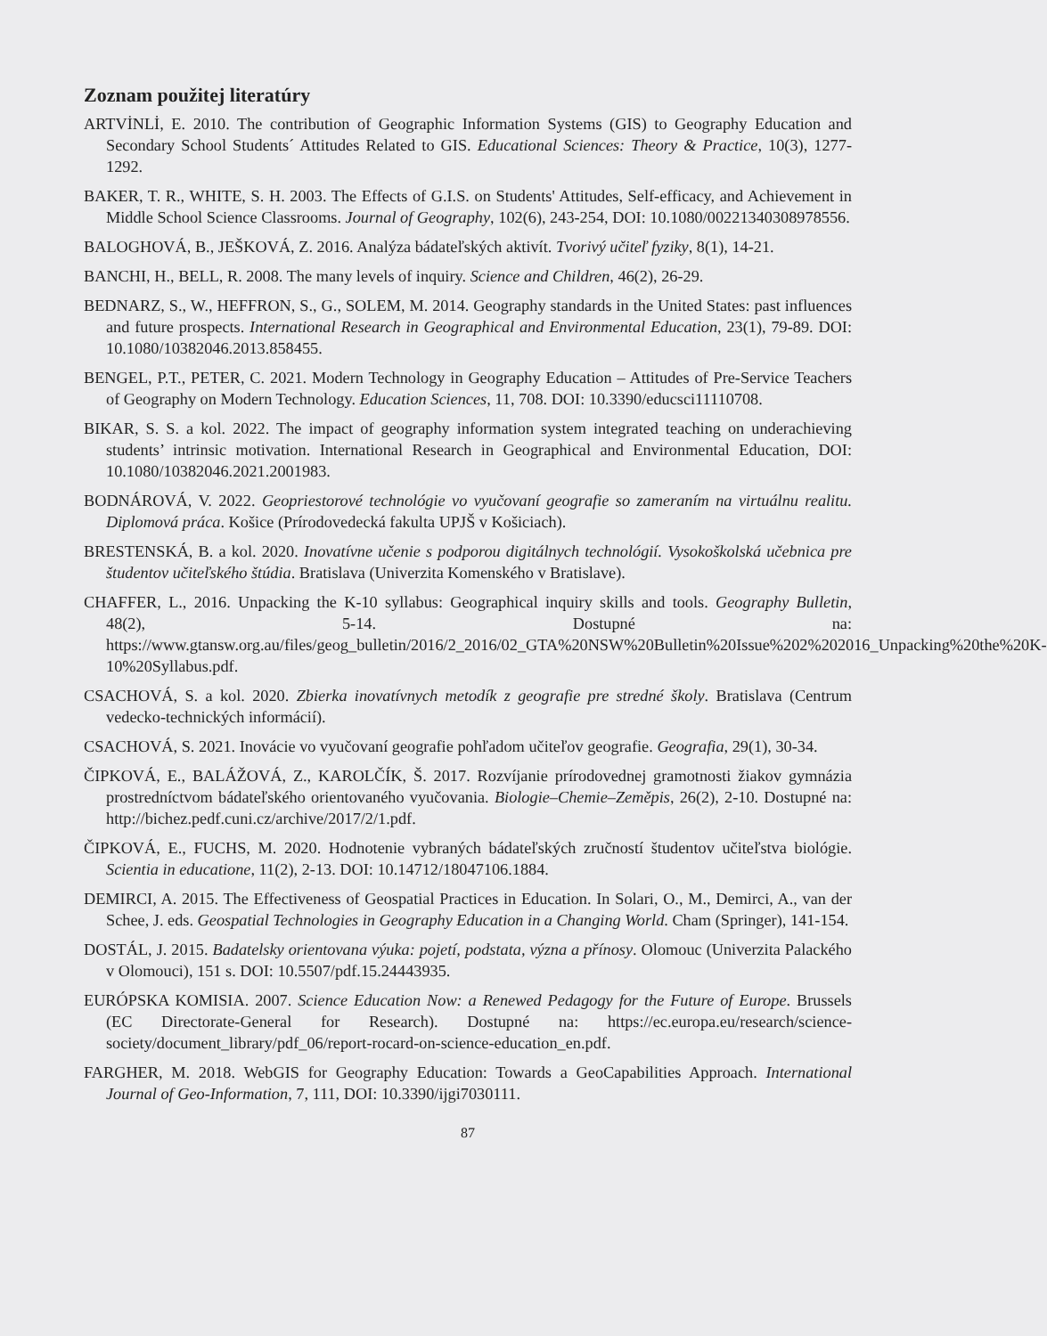Zoznam použitej literatúry
ARTVİNLİ, E. 2010. The contribution of Geographic Information Systems (GIS) to Geography Education and Secondary School Students´ Attitudes Related to GIS. Educational Sciences: Theory & Practice, 10(3), 1277-1292.
BAKER, T. R., WHITE, S. H. 2003. The Effects of G.I.S. on Students' Attitudes, Self-efficacy, and Achievement in Middle School Science Classrooms. Journal of Geography, 102(6), 243-254, DOI: 10.1080/00221340308978556.
BALOGHOVÁ, B., JEŠKOVÁ, Z. 2016. Analýza bádateľských aktivít. Tvorivý učiteľ fyziky, 8(1), 14-21.
BANCHI, H., BELL, R. 2008. The many levels of inquiry. Science and Children, 46(2), 26-29.
BEDNARZ, S., W., HEFFRON, S., G., SOLEM, M. 2014. Geography standards in the United States: past influences and future prospects. International Research in Geographical and Environmental Education, 23(1), 79-89. DOI: 10.1080/10382046.2013.858455.
BENGEL, P.T., PETER, C. 2021. Modern Technology in Geography Education – Attitudes of Pre-Service Teachers of Geography on Modern Technology. Education Sciences, 11, 708. DOI: 10.3390/educsci11110708.
BIKAR, S. S. a kol. 2022. The impact of geography information system integrated teaching on underachieving students’ intrinsic motivation. International Research in Geographical and Environmental Education, DOI: 10.1080/10382046.2021.2001983.
BODNÁROVÁ, V. 2022. Geopriestorové technológie vo vyučovaní geografie so zameraním na virtuálnu realitu. Diplomová práca. Košice (Prírodovedecká fakulta UPJŠ v Košiciach).
BRESTENSKÁ, B. a kol. 2020. Inovatívne učenie s podporou digitálnych technológií. Vysokoškolská učebnica pre študentov učiteľského štúdia. Bratislava (Univerzita Komenského v Bratislave).
CHAFFER, L., 2016. Unpacking the K-10 syllabus: Geographical inquiry skills and tools. Geography Bulletin, 48(2), 5-14. Dostupné na: https://www.gtansw.org.au/files/geog_bulletin/2016/2_2016/02_GTA%20NSW%20Bulletin%20Issue%202%202016_Unpacking%20the%20K-10%20Syllabus.pdf.
CSACHOVÁ, S. a kol. 2020. Zbierka inovatívnych metodík z geografie pre stredné školy. Bratislava (Centrum vedecko-technických informácií).
CSACHOVÁ, S. 2021. Inovácie vo vyučovaní geografie pohľadom učiteľov geografie. Geografia, 29(1), 30-34.
ČIPKOVÁ, E., BALÁŽOVÁ, Z., KAROLČÍK, Š. 2017. Rozvíjanie prírodovednej gramotnosti žiakov gymnázia prostredníctvom bádateľského orientovaného vyučovania. Biologie–Chemie–Zeměpis, 26(2), 2-10. Dostupné na: http://bichez.pedf.cuni.cz/archive/2017/2/1.pdf.
ČIPKOVÁ, E., FUCHS, M. 2020. Hodnotenie vybraných bádateľských zručností študentov učiteľstva biológie. Scientia in educatione, 11(2), 2-13. DOI: 10.14712/18047106.1884.
DEMIRCI, A. 2015. The Effectiveness of Geospatial Practices in Education. In Solari, O., M., Demirci, A., van der Schee, J. eds. Geospatial Technologies in Geography Education in a Changing World. Cham (Springer), 141-154.
DOSTÁL, J. 2015. Badatelsky orientovana výuka: pojetí, podstata, význa a přínosy. Olomouc (Univerzita Palackého v Olomouci), 151 s. DOI: 10.5507/pdf.15.24443935.
EURÓPSKA KOMISIA. 2007. Science Education Now: a Renewed Pedagogy for the Future of Europe. Brussels (EC Directorate-General for Research). Dostupné na: https://ec.europa.eu/research/science-society/document_library/pdf_06/report-rocard-on-science-education_en.pdf.
FARGHER, M. 2018. WebGIS for Geography Education: Towards a GeoCapabilities Approach. International Journal of Geo-Information, 7, 111, DOI: 10.3390/ijgi7030111.
87